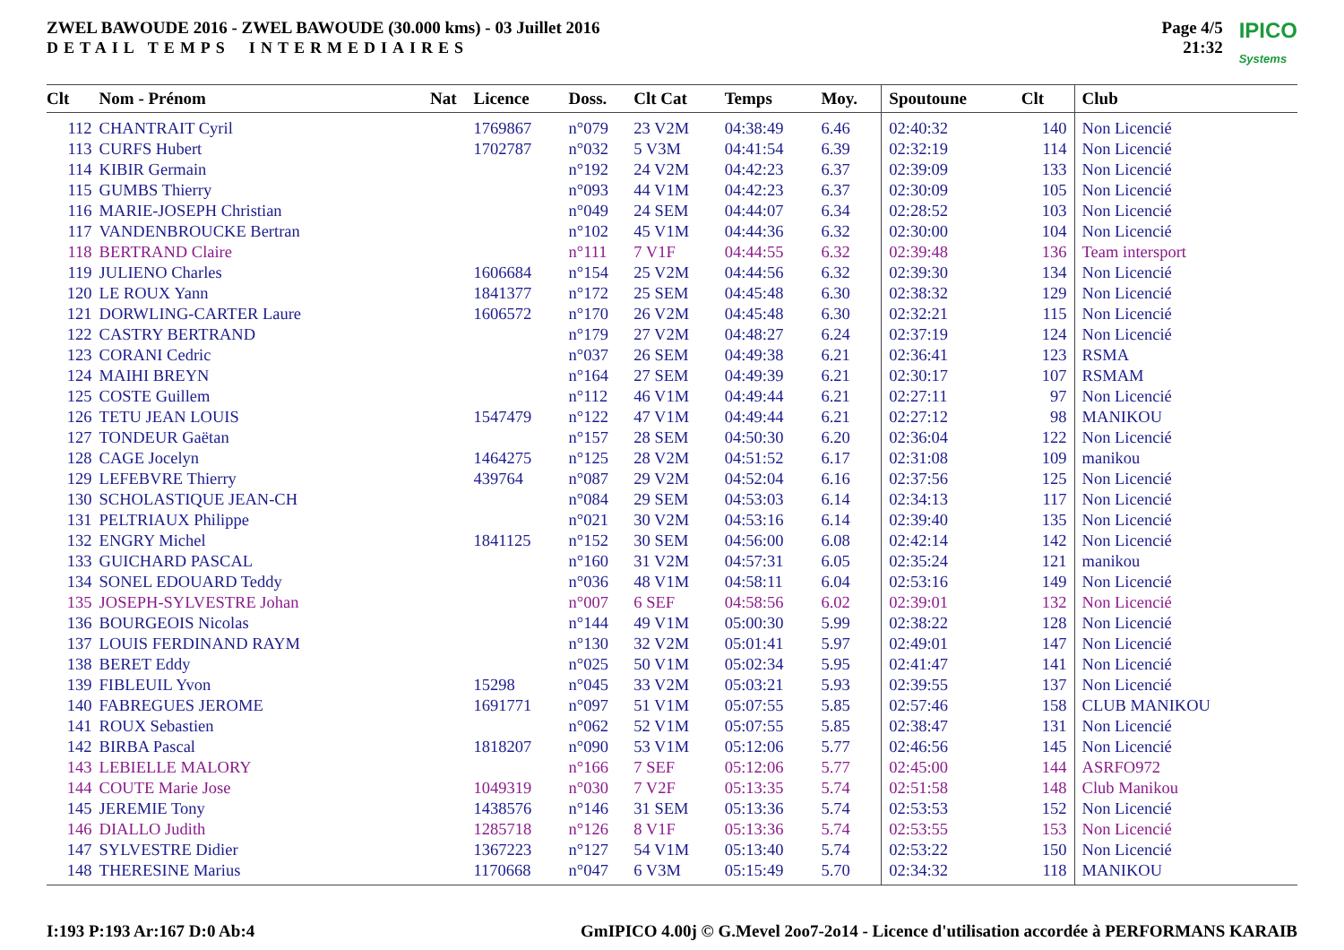ZWEL BAWOUDE 2016 - ZWEL BAWOUDE (30.000 kms) - 03 Juillet 2016
DETAIL TEMPS INTERMEDIAIRES
Page 4/5
21:32
IPICO
Systems
| Clt | Nom - Prénom | Nat | Licence | Doss. | Clt Cat | Temps | Moy. | Spoutoune | Clt | Club |
| --- | --- | --- | --- | --- | --- | --- | --- | --- | --- | --- |
| 112 | CHANTRAIT Cyril | | 1769867 | n°079 | 23 V2M | 04:38:49 | 6.46 | 02:40:32 | 140 | Non Licencié |
| 113 | CURFS Hubert | | 1702787 | n°032 | 5 V3M | 04:41:54 | 6.39 | 02:32:19 | 114 | Non Licencié |
| 114 | KIBIR Germain | | | n°192 | 24 V2M | 04:42:23 | 6.37 | 02:39:09 | 133 | Non Licencié |
| 115 | GUMBS Thierry | | | n°093 | 44 V1M | 04:42:23 | 6.37 | 02:30:09 | 105 | Non Licencié |
| 116 | MARIE-JOSEPH Christian | | | n°049 | 24 SEM | 04:44:07 | 6.34 | 02:28:52 | 103 | Non Licencié |
| 117 | VANDENBROUCKE Bertran | | | n°102 | 45 V1M | 04:44:36 | 6.32 | 02:30:00 | 104 | Non Licencié |
| 118 | BERTRAND Claire | | | n°111 | 7 V1F | 04:44:55 | 6.32 | 02:39:48 | 136 | Team intersport |
| 119 | JULIENO Charles | | 1606684 | n°154 | 25 V2M | 04:44:56 | 6.32 | 02:39:30 | 134 | Non Licencié |
| 120 | LE ROUX Yann | | 1841377 | n°172 | 25 SEM | 04:45:48 | 6.30 | 02:38:32 | 129 | Non Licencié |
| 121 | DORWLING-CARTER Laure | | 1606572 | n°170 | 26 V2M | 04:45:48 | 6.30 | 02:32:21 | 115 | Non Licencié |
| 122 | CASTRY BERTRAND | | | n°179 | 27 V2M | 04:48:27 | 6.24 | 02:37:19 | 124 | Non Licencié |
| 123 | CORANI Cedric | | | n°037 | 26 SEM | 04:49:38 | 6.21 | 02:36:41 | 123 | RSMA |
| 124 | MAIHI BREYN | | | n°164 | 27 SEM | 04:49:39 | 6.21 | 02:30:17 | 107 | RSMAM |
| 125 | COSTE Guillem | | | n°112 | 46 V1M | 04:49:44 | 6.21 | 02:27:11 | 97 | Non Licencié |
| 126 | TETU JEAN LOUIS | | 1547479 | n°122 | 47 V1M | 04:49:44 | 6.21 | 02:27:12 | 98 | MANIKOU |
| 127 | TONDEUR Gaëtan | | | n°157 | 28 SEM | 04:50:30 | 6.20 | 02:36:04 | 122 | Non Licencié |
| 128 | CAGE Jocelyn | | 1464275 | n°125 | 28 V2M | 04:51:52 | 6.17 | 02:31:08 | 109 | manikou |
| 129 | LEFEBVRE Thierry | | 439764 | n°087 | 29 V2M | 04:52:04 | 6.16 | 02:37:56 | 125 | Non Licencié |
| 130 | SCHOLASTIQUE JEAN-CH | | | n°084 | 29 SEM | 04:53:03 | 6.14 | 02:34:13 | 117 | Non Licencié |
| 131 | PELTRIAUX Philippe | | | n°021 | 30 V2M | 04:53:16 | 6.14 | 02:39:40 | 135 | Non Licencié |
| 132 | ENGRY Michel | | 1841125 | n°152 | 30 SEM | 04:56:00 | 6.08 | 02:42:14 | 142 | Non Licencié |
| 133 | GUICHARD PASCAL | | | n°160 | 31 V2M | 04:57:31 | 6.05 | 02:35:24 | 121 | manikou |
| 134 | SONEL EDOUARD Teddy | | | n°036 | 48 V1M | 04:58:11 | 6.04 | 02:53:16 | 149 | Non Licencié |
| 135 | JOSEPH-SYLVESTRE Johan | | | n°007 | 6 SEF | 04:58:56 | 6.02 | 02:39:01 | 132 | Non Licencié |
| 136 | BOURGEOIS Nicolas | | | n°144 | 49 V1M | 05:00:30 | 5.99 | 02:38:22 | 128 | Non Licencié |
| 137 | LOUIS FERDINAND RAYM | | | n°130 | 32 V2M | 05:01:41 | 5.97 | 02:49:01 | 147 | Non Licencié |
| 138 | BERET Eddy | | | n°025 | 50 V1M | 05:02:34 | 5.95 | 02:41:47 | 141 | Non Licencié |
| 139 | FIBLEUIL Yvon | | 15298 | n°045 | 33 V2M | 05:03:21 | 5.93 | 02:39:55 | 137 | Non Licencié |
| 140 | FABREGUES JEROME | | 1691771 | n°097 | 51 V1M | 05:07:55 | 5.85 | 02:57:46 | 158 | CLUB MANIKOU |
| 141 | ROUX Sebastien | | | n°062 | 52 V1M | 05:07:55 | 5.85 | 02:38:47 | 131 | Non Licencié |
| 142 | BIRBA Pascal | | 1818207 | n°090 | 53 V1M | 05:12:06 | 5.77 | 02:46:56 | 145 | Non Licencié |
| 143 | LEBIELLE MALORY | | | n°166 | 7 SEF | 05:12:06 | 5.77 | 02:45:00 | 144 | ASRFO972 |
| 144 | COUTE Marie Jose | | 1049319 | n°030 | 7 V2F | 05:13:35 | 5.74 | 02:51:58 | 148 | Club Manikou |
| 145 | JEREMIE Tony | | 1438576 | n°146 | 31 SEM | 05:13:36 | 5.74 | 02:53:53 | 152 | Non Licencié |
| 146 | DIALLO Judith | | 1285718 | n°126 | 8 V1F | 05:13:36 | 5.74 | 02:53:55 | 153 | Non Licencié |
| 147 | SYLVESTRE Didier | | 1367223 | n°127 | 54 V1M | 05:13:40 | 5.74 | 02:53:22 | 150 | Non Licencié |
| 148 | THERESINE Marius | | 1170668 | n°047 | 6 V3M | 05:15:49 | 5.70 | 02:34:32 | 118 | MANIKOU |
I:193 P:193 Ar:167 D:0 Ab:4 GmIPICO 4.00j © G.Mevel 2oo7-2o14 - Licence d'utilisation accordée à PERFORMANS KARAIB